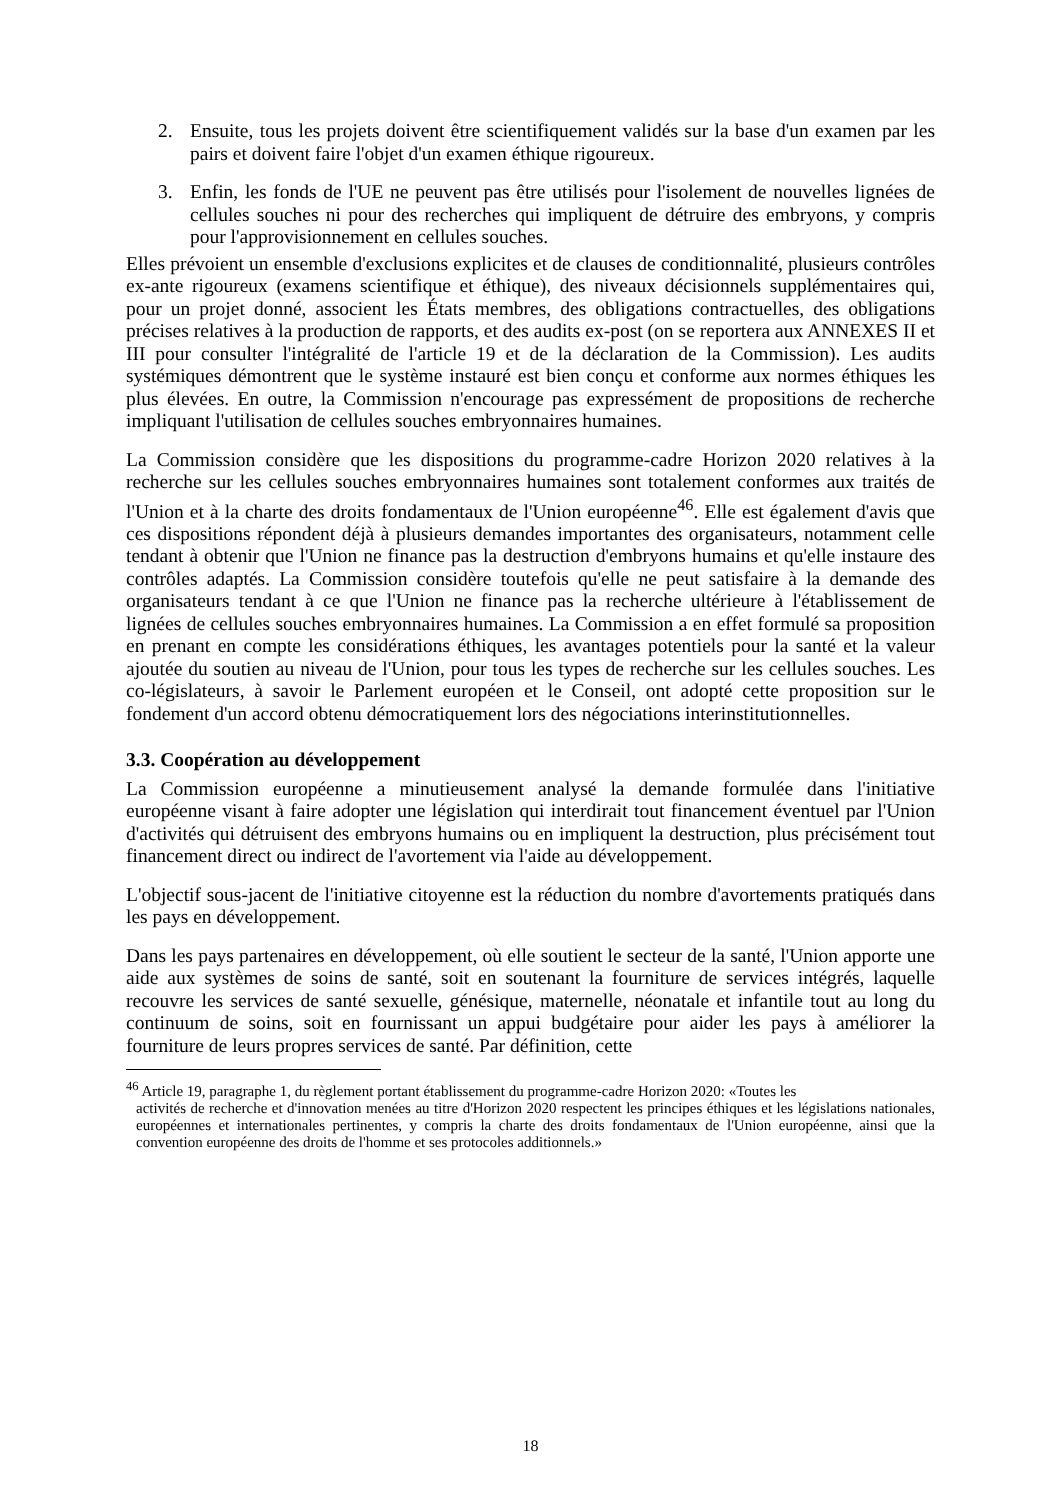2. Ensuite, tous les projets doivent être scientifiquement validés sur la base d'un examen par les pairs et doivent faire l'objet d'un examen éthique rigoureux.
3. Enfin, les fonds de l'UE ne peuvent pas être utilisés pour l'isolement de nouvelles lignées de cellules souches ni pour des recherches qui impliquent de détruire des embryons, y compris pour l'approvisionnement en cellules souches.
Elles prévoient un ensemble d'exclusions explicites et de clauses de conditionnalité, plusieurs contrôles ex-ante rigoureux (examens scientifique et éthique), des niveaux décisionnels supplémentaires qui, pour un projet donné, associent les États membres, des obligations contractuelles, des obligations précises relatives à la production de rapports, et des audits ex-post (on se reportera aux ANNEXES II et III pour consulter l'intégralité de l'article 19 et de la déclaration de la Commission). Les audits systémiques démontrent que le système instauré est bien conçu et conforme aux normes éthiques les plus élevées. En outre, la Commission n'encourage pas expressément de propositions de recherche impliquant l'utilisation de cellules souches embryonnaires humaines.
La Commission considère que les dispositions du programme-cadre Horizon 2020 relatives à la recherche sur les cellules souches embryonnaires humaines sont totalement conformes aux traités de l'Union et à la charte des droits fondamentaux de l'Union européenne<sup>46</sup>. Elle est également d'avis que ces dispositions répondent déjà à plusieurs demandes importantes des organisateurs, notamment celle tendant à obtenir que l'Union ne finance pas la destruction d'embryons humains et qu'elle instaure des contrôles adaptés. La Commission considère toutefois qu'elle ne peut satisfaire à la demande des organisateurs tendant à ce que l'Union ne finance pas la recherche ultérieure à l'établissement de lignées de cellules souches embryonnaires humaines. La Commission a en effet formulé sa proposition en prenant en compte les considérations éthiques, les avantages potentiels pour la santé et la valeur ajoutée du soutien au niveau de l'Union, pour tous les types de recherche sur les cellules souches. Les co-législateurs, à savoir le Parlement européen et le Conseil, ont adopté cette proposition sur le fondement d'un accord obtenu démocratiquement lors des négociations interinstitutionnelles.
3.3. Coopération au développement
La Commission européenne a minutieusement analysé la demande formulée dans l'initiative européenne visant à faire adopter une législation qui interdirait tout financement éventuel par l'Union d'activités qui détruisent des embryons humains ou en impliquent la destruction, plus précisément tout financement direct ou indirect de l'avortement via l'aide au développement.
L'objectif sous-jacent de l'initiative citoyenne est la réduction du nombre d'avortements pratiqués dans les pays en développement.
Dans les pays partenaires en développement, où elle soutient le secteur de la santé, l'Union apporte une aide aux systèmes de soins de santé, soit en soutenant la fourniture de services intégrés, laquelle recouvre les services de santé sexuelle, génésique, maternelle, néonatale et infantile tout au long du continuum de soins, soit en fournissant un appui budgétaire pour aider les pays à améliorer la fourniture de leurs propres services de santé. Par définition, cette
<sup>46</sup> Article 19, paragraphe 1, du règlement portant établissement du programme-cadre Horizon 2020: «Toutes les
activités de recherche et d'innovation menées au titre d'Horizon 2020 respectent les principes éthiques et les législations nationales, européennes et internationales pertinentes, y compris la charte des droits fondamentaux de l'Union européenne, ainsi que la convention européenne des droits de l'homme et ses protocoles additionnels.»
18